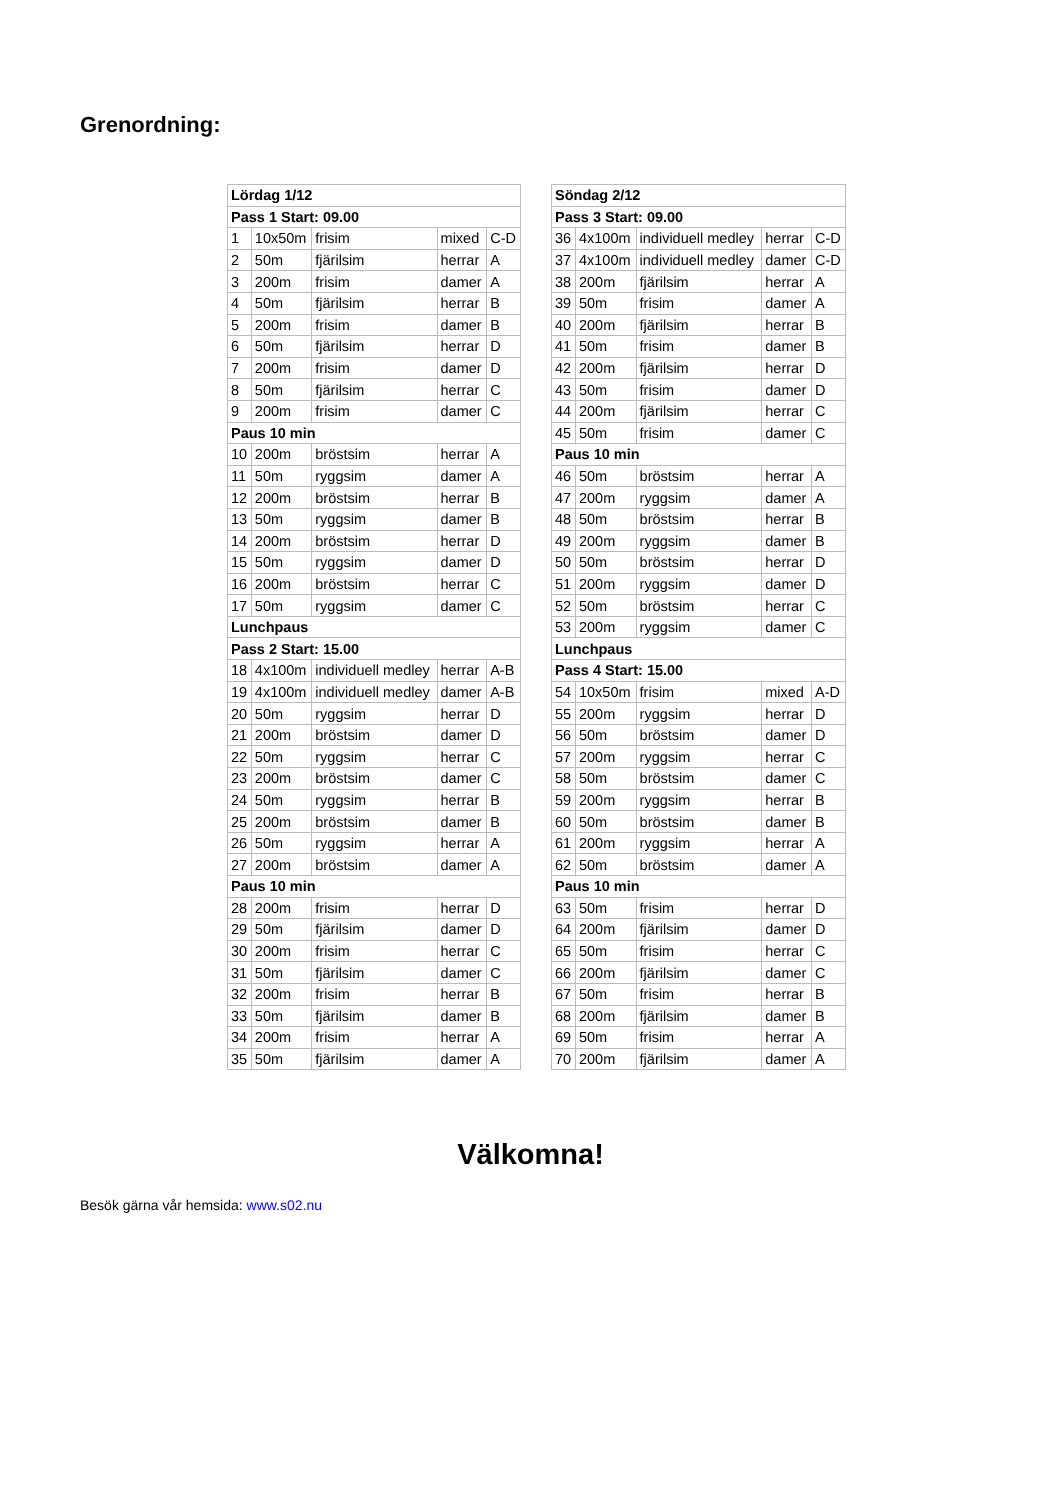Grenordning:
| Lördag 1/12 | | | | |
| Pass 1 Start: 09.00 | | | | |
| 1 | 10x50m | frisim | mixed | C-D |
| 2 | 50m | fjärilsim | herrar | A |
| 3 | 200m | frisim | damer | A |
| 4 | 50m | fjärilsim | herrar | B |
| 5 | 200m | frisim | damer | B |
| 6 | 50m | fjärilsim | herrar | D |
| 7 | 200m | frisim | damer | D |
| 8 | 50m | fjärilsim | herrar | C |
| 9 | 200m | frisim | damer | C |
| Paus 10 min | | | | |
| 10 | 200m | bröstsim | herrar | A |
| 11 | 50m | ryggsim | damer | A |
| 12 | 200m | bröstsim | herrar | B |
| 13 | 50m | ryggsim | damer | B |
| 14 | 200m | bröstsim | herrar | D |
| 15 | 50m | ryggsim | damer | D |
| 16 | 200m | bröstsim | herrar | C |
| 17 | 50m | ryggsim | damer | C |
| Lunchpaus | | | | |
| Pass 2 Start: 15.00 | | | | |
| 18 | 4x100m | individuell medley | herrar | A-B |
| 19 | 4x100m | individuell medley | damer | A-B |
| 20 | 50m | ryggsim | herrar | D |
| 21 | 200m | bröstsim | damer | D |
| 22 | 50m | ryggsim | herrar | C |
| 23 | 200m | bröstsim | damer | C |
| 24 | 50m | ryggsim | herrar | B |
| 25 | 200m | bröstsim | damer | B |
| 26 | 50m | ryggsim | herrar | A |
| 27 | 200m | bröstsim | damer | A |
| Paus 10 min | | | | |
| 28 | 200m | frisim | herrar | D |
| 29 | 50m | fjärilsim | damer | D |
| 30 | 200m | frisim | herrar | C |
| 31 | 50m | fjärilsim | damer | C |
| 32 | 200m | frisim | herrar | B |
| 33 | 50m | fjärilsim | damer | B |
| 34 | 200m | frisim | herrar | A |
| 35 | 50m | fjärilsim | damer | A |
| Söndag 2/12 | | | | |
| Pass 3 Start: 09.00 | | | | |
| 36 | 4x100m | individuell medley | herrar | C-D |
| 37 | 4x100m | individuell medley | damer | C-D |
| 38 | 200m | fjärilsim | herrar | A |
| 39 | 50m | frisim | damer | A |
| 40 | 200m | fjärilsim | herrar | B |
| 41 | 50m | frisim | damer | B |
| 42 | 200m | fjärilsim | herrar | D |
| 43 | 50m | frisim | damer | D |
| 44 | 200m | fjärilsim | herrar | C |
| 45 | 50m | frisim | damer | C |
| Paus 10 min | | | | |
| 46 | 50m | bröstsim | herrar | A |
| 47 | 200m | ryggsim | damer | A |
| 48 | 50m | bröstsim | herrar | B |
| 49 | 200m | ryggsim | damer | B |
| 50 | 50m | bröstsim | herrar | D |
| 51 | 200m | ryggsim | damer | D |
| 52 | 50m | bröstsim | herrar | C |
| 53 | 200m | ryggsim | damer | C |
| Lunchpaus | | | | |
| Pass 4 Start: 15.00 | | | | |
| 54 | 10x50m | frisim | mixed | A-D |
| 55 | 200m | ryggsim | herrar | D |
| 56 | 50m | bröstsim | damer | D |
| 57 | 200m | ryggsim | herrar | C |
| 58 | 50m | bröstsim | damer | C |
| 59 | 200m | ryggsim | herrar | B |
| 60 | 50m | bröstsim | damer | B |
| 61 | 200m | ryggsim | herrar | A |
| 62 | 50m | bröstsim | damer | A |
| Paus 10 min | | | | |
| 63 | 50m | frisim | herrar | D |
| 64 | 200m | fjärilsim | damer | D |
| 65 | 50m | frisim | herrar | C |
| 66 | 200m | fjärilsim | damer | C |
| 67 | 50m | frisim | herrar | B |
| 68 | 200m | fjärilsim | damer | B |
| 69 | 50m | frisim | herrar | A |
| 70 | 200m | fjärilsim | damer | A |
Välkomna!
Besök gärna vår hemsida: www.s02.nu